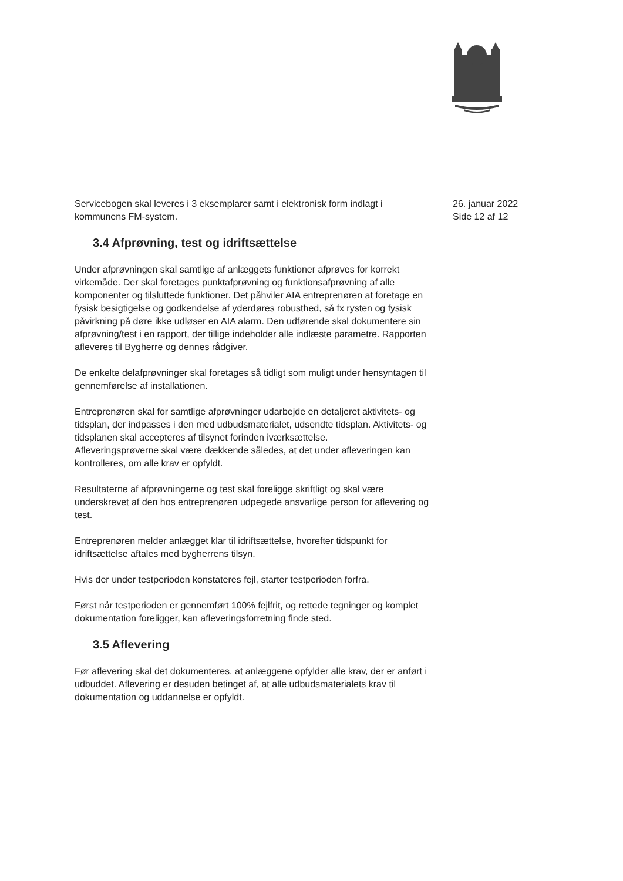Servicebogen skal leveres i 3 eksemplarer samt i elektronisk form indlagt i kommunens FM-system.
3.4 Afprøvning, test og idriftsættelse
Under afprøvningen skal samtlige af anlæggets funktioner afprøves for korrekt virkemåde. Der skal foretages punktafprøvning og funktionsafprøvning af alle komponenter og tilsluttede funktioner. Det påhviler AIA entreprenøren at foretage en fysisk besigtigelse og godkendelse af yderdøres robusthed, så fx rysten og fysisk påvirkning på døre ikke udløser en AIA alarm. Den udførende skal dokumentere sin afprøvning/test i en rapport, der tillige indeholder alle indlæste parametre. Rapporten afleveres til Bygherre og dennes rådgiver.
De enkelte delafprøvninger skal foretages så tidligt som muligt under hensyntagen til gennemførelse af installationen.
Entreprenøren skal for samtlige afprøvninger udarbejde en detaljeret aktivitets- og tidsplan, der indpasses i den med udbudsmaterialet, udsendte tidsplan. Aktivitets- og tidsplanen skal accepteres af tilsynet forinden iværksættelse.
Afleveringsprøverne skal være dækkende således, at det under afleveringen kan kontrolleres, om alle krav er opfyldt.
Resultaterne af afprøvningerne og test skal foreligge skriftligt og skal være underskrevet af den hos entreprenøren udpegede ansvarlige person for aflevering og test.
Entreprenøren melder anlægget klar til idriftsættelse, hvorefter tidspunkt for idriftsættelse aftales med bygherrens tilsyn.
Hvis der under testperioden konstateres fejl, starter testperioden forfra.
Først når testperioden er gennemført 100% fejlfrit, og rettede tegninger og komplet dokumentation foreligger, kan afleveringsforretning finde sted.
3.5 Aflevering
Før aflevering skal det dokumenteres, at anlæggene opfylder alle krav, der er anført i udbuddet. Aflevering er desuden betinget af, at alle udbudsmaterialets krav til dokumentation og uddannelse er opfyldt.
26. januar 2022
Side 12 af 12